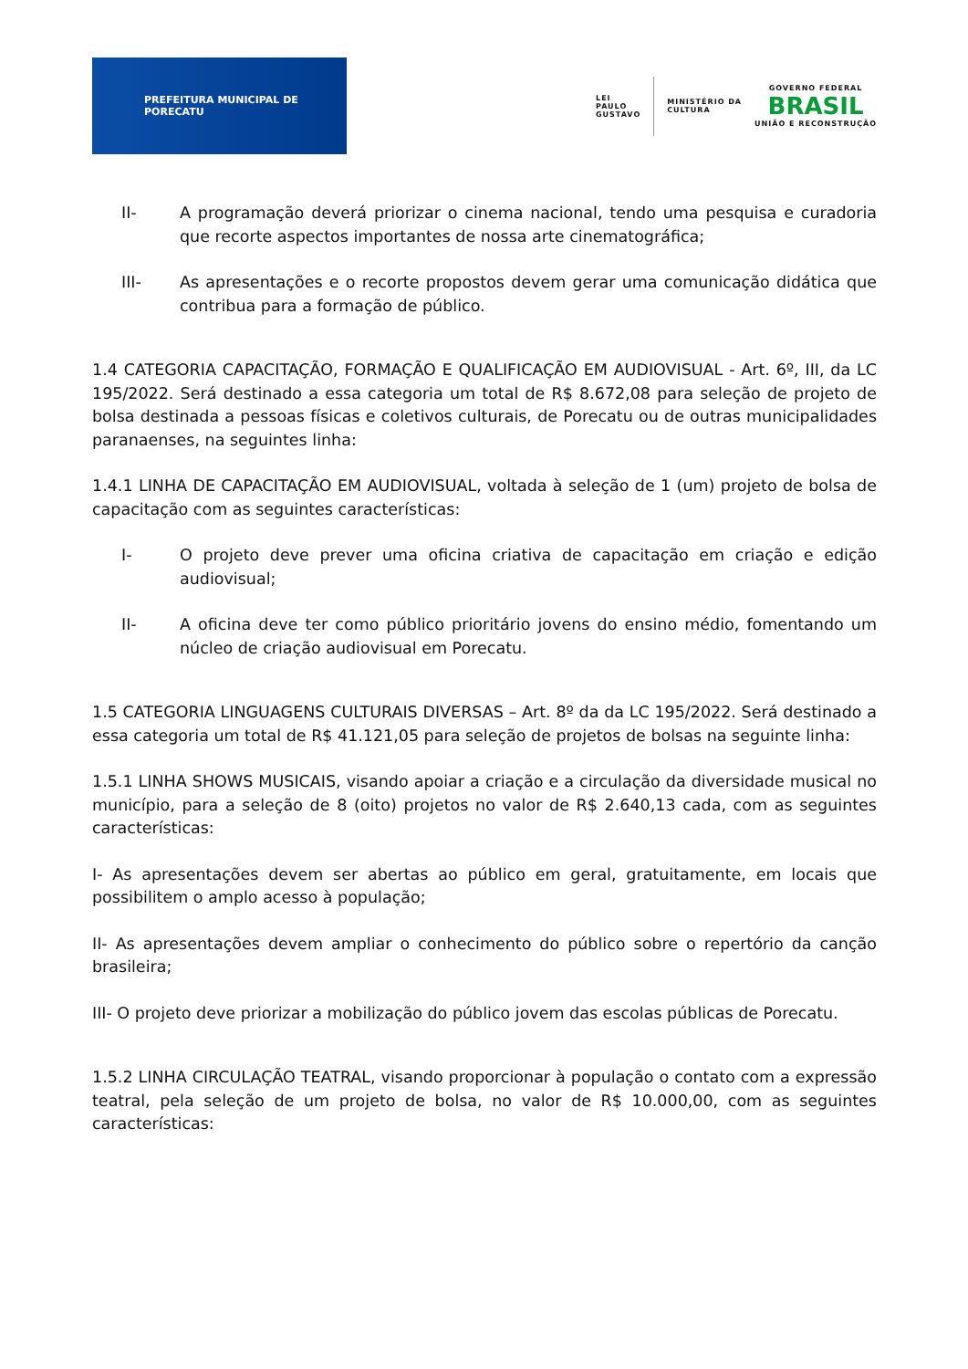PREFEITURA MUNICIPAL DE PORECATU
LEI
PAULO
GUSTAVO
MINISTÉRIO DA
CULTURA
GOVERNO FEDERAL
BRASIL
UNIÃO E RECONSTRUÇÃO
II- A programação deverá priorizar o cinema nacional, tendo uma pesquisa e curadoria que recorte aspectos importantes de nossa arte cinematográfica;
III- As apresentações e o recorte propostos devem gerar uma comunicação didática que contribua para a formação de público.
1.4 CATEGORIA CAPACITAÇÃO, FORMAÇÃO E QUALIFICAÇÃO EM AUDIOVISUAL - Art. 6º, III, da LC 195/2022. Será destinado a essa categoria um total de R$ 8.672,08 para seleção de projeto de bolsa destinada a pessoas físicas e coletivos culturais, de Porecatu ou de outras municipalidades paranaenses, na seguintes linha:
1.4.1 LINHA DE CAPACITAÇÃO EM AUDIOVISUAL, voltada à seleção de 1 (um) projeto de bolsa de capacitação com as seguintes características:
I- O projeto deve prever uma oficina criativa de capacitação em criação e edição audiovisual;
II- A oficina deve ter como público prioritário jovens do ensino médio, fomentando um núcleo de criação audiovisual em Porecatu.
1.5 CATEGORIA LINGUAGENS CULTURAIS DIVERSAS – Art. 8º da da LC 195/2022. Será destinado a essa categoria um total de R$ 41.121,05 para seleção de projetos de bolsas na seguinte linha:
1.5.1 LINHA SHOWS MUSICAIS, visando apoiar a criação e a circulação da diversidade musical no município, para a seleção de 8 (oito) projetos no valor de R$ 2.640,13 cada, com as seguintes características:
I- As apresentações devem ser abertas ao público em geral, gratuitamente, em locais que possibilitem o amplo acesso à população;
II- As apresentações devem ampliar o conhecimento do público sobre o repertório da canção brasileira;
III- O projeto deve priorizar a mobilização do público jovem das escolas públicas de Porecatu.
1.5.2 LINHA CIRCULAÇÃO TEATRAL, visando proporcionar à população o contato com a expressão teatral, pela seleção de um projeto de bolsa, no valor de R$ 10.000,00, com as seguintes características: